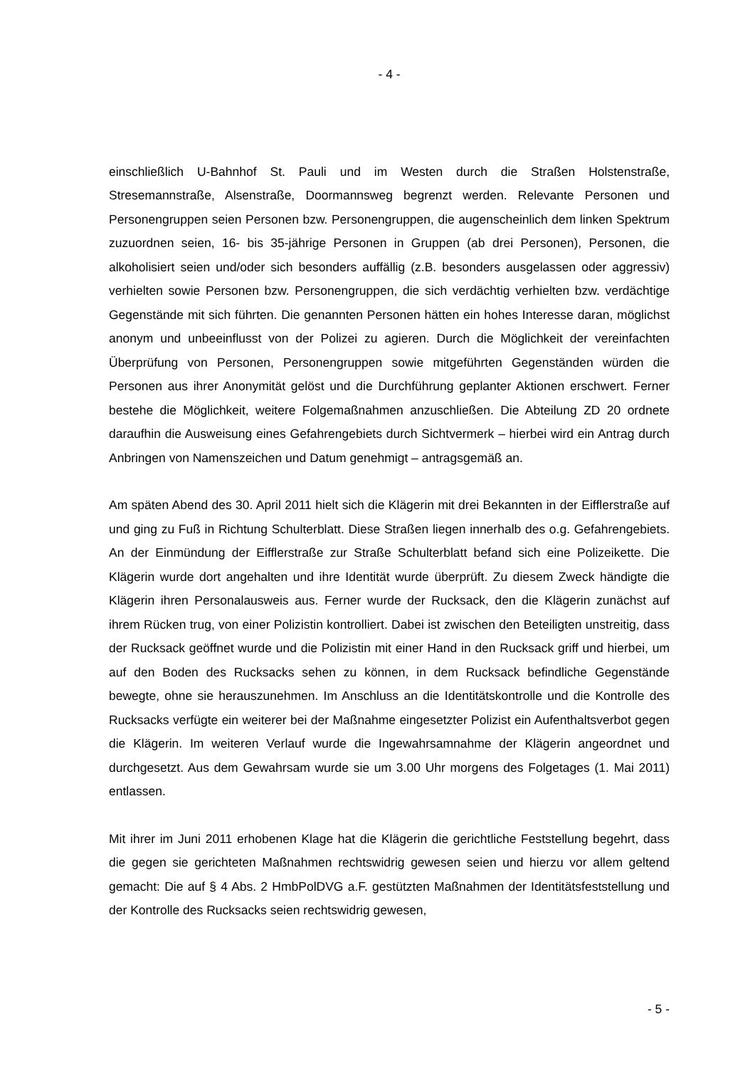- 4 -
einschließlich U-Bahnhof St. Pauli und im Westen durch die Straßen Holstenstraße, Stresemannstraße, Alsenstraße, Doormannsweg begrenzt werden. Relevante Personen und Personengruppen seien Personen bzw. Personengruppen, die augenscheinlich dem linken Spektrum zuzuordnen seien, 16- bis 35-jährige Personen in Gruppen (ab drei Personen), Personen, die alkoholisiert seien und/oder sich besonders auffällig (z.B. besonders ausgelassen oder aggressiv) verhielten sowie Personen bzw. Personengruppen, die sich verdächtig verhielten bzw. verdächtige Gegenstände mit sich führten. Die genannten Personen hätten ein hohes Interesse daran, möglichst anonym und unbeeinflusst von der Polizei zu agieren. Durch die Möglichkeit der vereinfachten Überprüfung von Personen, Personengruppen sowie mitgeführten Gegenständen würden die Personen aus ihrer Anonymität gelöst und die Durchführung geplanter Aktionen erschwert. Ferner bestehe die Möglichkeit, weitere Folgemaßnahmen anzuschließen. Die Abteilung ZD 20 ordnete daraufhin die Ausweisung eines Gefahrengebiets durch Sichtvermerk – hierbei wird ein Antrag durch Anbringen von Namenszeichen und Datum genehmigt – antragsgemäß an.
Am späten Abend des 30. April 2011 hielt sich die Klägerin mit drei Bekannten in der Eifflerstraße auf und ging zu Fuß in Richtung Schulterblatt. Diese Straßen liegen innerhalb des o.g. Gefahrengebiets. An der Einmündung der Eifflerstraße zur Straße Schulterblatt befand sich eine Polizeikette. Die Klägerin wurde dort angehalten und ihre Identität wurde überprüft. Zu diesem Zweck händigte die Klägerin ihren Personalausweis aus. Ferner wurde der Rucksack, den die Klägerin zunächst auf ihrem Rücken trug, von einer Polizistin kontrolliert. Dabei ist zwischen den Beteiligten unstreitig, dass der Rucksack geöffnet wurde und die Polizistin mit einer Hand in den Rucksack griff und hierbei, um auf den Boden des Rucksacks sehen zu können, in dem Rucksack befindliche Gegenstände bewegte, ohne sie herauszunehmen. Im Anschluss an die Identitätskontrolle und die Kontrolle des Rucksacks verfügte ein weiterer bei der Maßnahme eingesetzter Polizist ein Aufenthaltsverbot gegen die Klägerin. Im weiteren Verlauf wurde die Ingewahrsamnahme der Klägerin angeordnet und durchgesetzt. Aus dem Gewahrsam wurde sie um 3.00 Uhr morgens des Folgetages (1. Mai 2011) entlassen.
Mit ihrer im Juni 2011 erhobenen Klage hat die Klägerin die gerichtliche Feststellung begehrt, dass die gegen sie gerichteten Maßnahmen rechtswidrig gewesen seien und hierzu vor allem geltend gemacht: Die auf § 4 Abs. 2 HmbPolDVG a.F. gestützten Maßnahmen der Identitätsfeststellung und der Kontrolle des Rucksacks seien rechtswidrig gewesen,
- 5 -